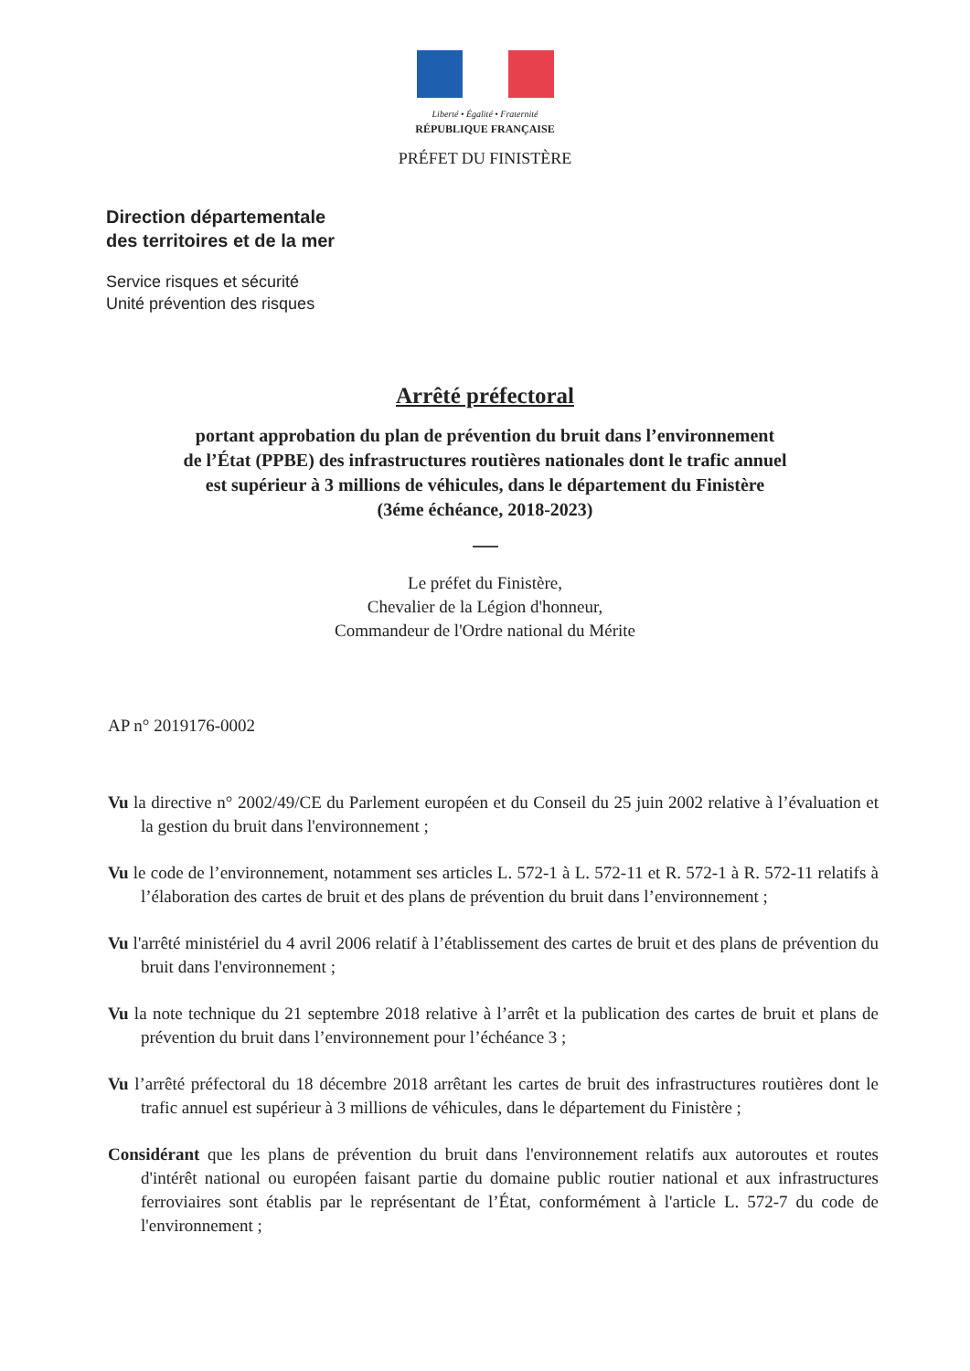Liberté • Égalité • Fraternité
RÉPUBLIQUE FRANÇAISE
PRÉFET DU FINISTÈRE
Direction départementale
des territoires et de la mer
Service risques et sécurité
Unité prévention des risques
Arrêté préfectoral
portant approbation du plan de prévention du bruit dans l’environnement
de l’État (PPBE) des infrastructures routières nationales dont le trafic annuel
est supérieur à 3 millions de véhicules, dans le département du Finistère
(3éme échéance, 2018-2023)
Le préfet du Finistère,
Chevalier de la Légion d'honneur,
Commandeur de l'Ordre national du Mérite
AP n° 2019176-0002
Vu la directive n° 2002/49/CE du Parlement européen et du Conseil du 25 juin 2002 relative à l’évaluation et la gestion du bruit dans l'environnement ;
Vu le code de l’environnement, notamment ses articles L. 572-1 à L. 572-11 et R. 572-1 à R. 572-11 relatifs à l’élaboration des cartes de bruit et des plans de prévention du bruit dans l’environnement ;
Vu l'arrêté ministériel du 4 avril 2006 relatif à l’établissement des cartes de bruit et des plans de prévention du bruit dans l'environnement ;
Vu la note technique du 21 septembre 2018 relative à l’arrêt et la publication des cartes de bruit et plans de prévention du bruit dans l’environnement pour l’échéance 3 ;
Vu l’arrêté préfectoral du 18 décembre 2018 arrêtant les cartes de bruit des infrastructures routières dont le trafic annuel est supérieur à 3 millions de véhicules, dans le département du Finistère ;
Considérant que les plans de prévention du bruit dans l'environnement relatifs aux autoroutes et routes d'intérêt national ou européen faisant partie du domaine public routier national et aux infrastructures ferroviaires sont établis par le représentant de l’État, conformément à l'article L. 572-7 du code de l'environnement ;